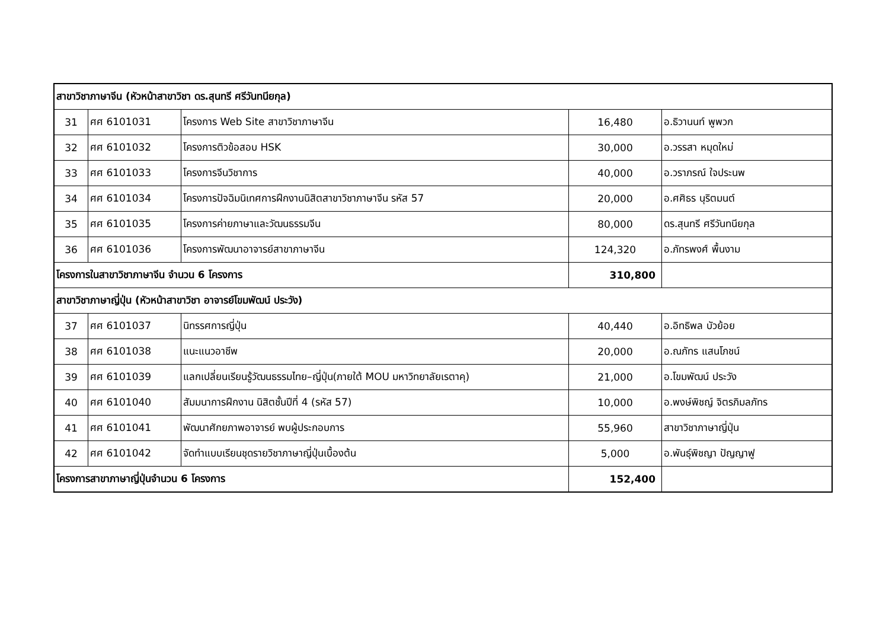| สาขาวิชาภาษาจีน (หัวหน้าสาขาวิชา ดร.สุนทรี ศรีวันทนียกุล) | | | | |
| 31 | ศศ 6101031 | โครงการ Web Site สาขาวิชาภาษาจีน | 16,480 | อ.ธิวานนท์ พูพวก |
| 32 | ศศ 6101032 | โครงการติวข้อสอบ HSK | 30,000 | อ.วรรสา หมุดใหม่ |
| 33 | ศศ 6101033 | โครงการจีนวิชาการ | 40,000 | อ.วราภรณ์ ใจประนพ |
| 34 | ศศ 6101034 | โครงการปัจฉิมนิเทศการฝึกงานนิสิตสาขาวิชาภาษาจีน รหัส 57 | 20,000 | อ.ศศิธร นุริตมนต์ |
| 35 | ศศ 6101035 | โครงการค่ายภาษาและวัฒนธรรมจีน | 80,000 | ดร.สุนทรี ศรีวันทนียกุล |
| 36 | ศศ 6101036 | โครงการพัฒนาอาจารย์สาขาภาษาจีน | 124,320 | อ.ภัทรพงศ์ พื้นงาม |
| โครงการในสาขาวิชาภาษาจีน จำนวน 6 โครงการ | | | 310,800 | |
| สาขาวิชาภาษาญี่ปุ่น (หัวหน้าสาขาวิชา อาจารย์โขมพัฒน์ ประวัง) | | | | |
| 37 | ศศ 6101037 | นิทรรศการญี่ปุ่น | 40,440 | อ.อิทธิพล บัวย้อย |
| 38 | ศศ 6101038 | แนะแนวอาชีพ | 20,000 | อ.ณภัทร แสนโภชน์ |
| 39 | ศศ 6101039 | แลกเปลี่ยนเรียนรู้วัฒนธรรมไทย–ญี่ปุ่น(ภายใต้ MOU มหาวิทยาลัยเรตาคุ) | 21,000 | อ.โขมพัฒน์ ประวัง |
| 40 | ศศ 6101040 | สัมมนาการฝึกงาน นิสิตชั้นปีที่ 4 (รหัส 57) | 10,000 | อ.พงษ์พิชญ์ จิตรภิมลภัทร |
| 41 | ศศ 6101041 | พัฒนาศักยภาพอาจารย์ พบผู้ประกอบการ | 55,960 | สาขาวิชาภาษาญี่ปุ่น |
| 42 | ศศ 6101042 | จัดทำแบบเรียนชุดรายวิชาภาษาญี่ปุ่นเบื้องต้น | 5,000 | อ.พันธุ์พิชญา ปัญญาฟู |
| โครงการสาขาภาษาญี่ปุ่นจำนวน 6 โครงการ | | | 152,400 | |